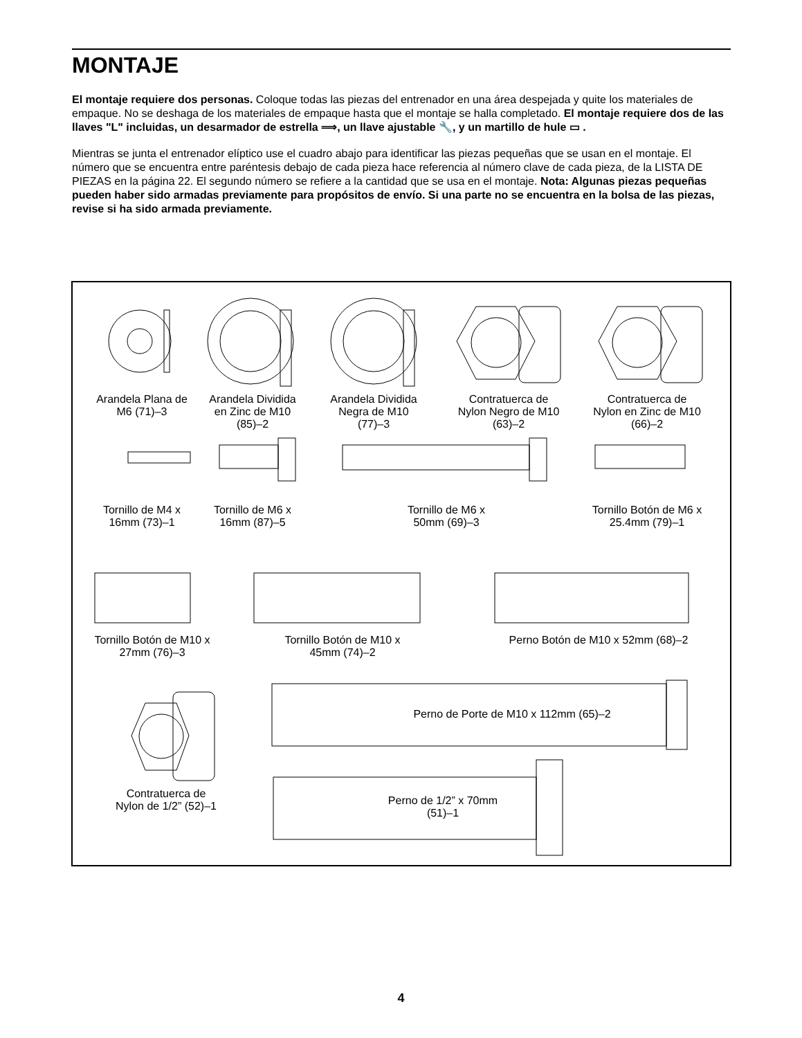MONTAJE
El montaje requiere dos personas. Coloque todas las piezas del entrenador en una área despejada y quite los materiales de empaque. No se deshaga de los materiales de empaque hasta que el montaje se halla completado. El montaje requiere dos de las llaves "L" incluidas, un desarmador de estrella ⟹, un llave ajustable 🔧, y un martillo de hule ▭ .
Mientras se junta el entrenador elíptico use el cuadro abajo para identificar las piezas pequeñas que se usan en el montaje. El número que se encuentra entre paréntesis debajo de cada pieza hace referencia al número clave de cada pieza, de la LISTA DE PIEZAS en la página 22. El segundo número se refiere a la cantidad que se usa en el montaje. Nota: Algunas piezas pequeñas pueden haber sido armadas previamente para propósitos de envío. Si una parte no se encuentra en la bolsa de las piezas, revise si ha sido armada previamente.
Arandela Plana de M6 (71)–3
Arandela Dividida en Zinc de M10 (85)–2
Arandela Dividida Negra de M10 (77)–3
Contratuerca de Nylon Negro de M10 (63)–2
Contratuerca de Nylon en Zinc de M10 (66)–2
Tornillo de M4 x 16mm (73)–1
Tornillo de M6 x 16mm (87)–5
Tornillo de M6 x 50mm (69)–3
Tornillo Botón de M6 x 25.4mm (79)–1
Tornillo Botón de M10 x 27mm (76)–3
Tornillo Botón de M10 x 45mm (74)–2
Perno Botón de M10 x 52mm (68)–2
Perno de Porte de M10 x 112mm (65)–2
Contratuerca de Nylon de 1/2” (52)–1
Perno de 1/2” x 70mm (51)–1
4